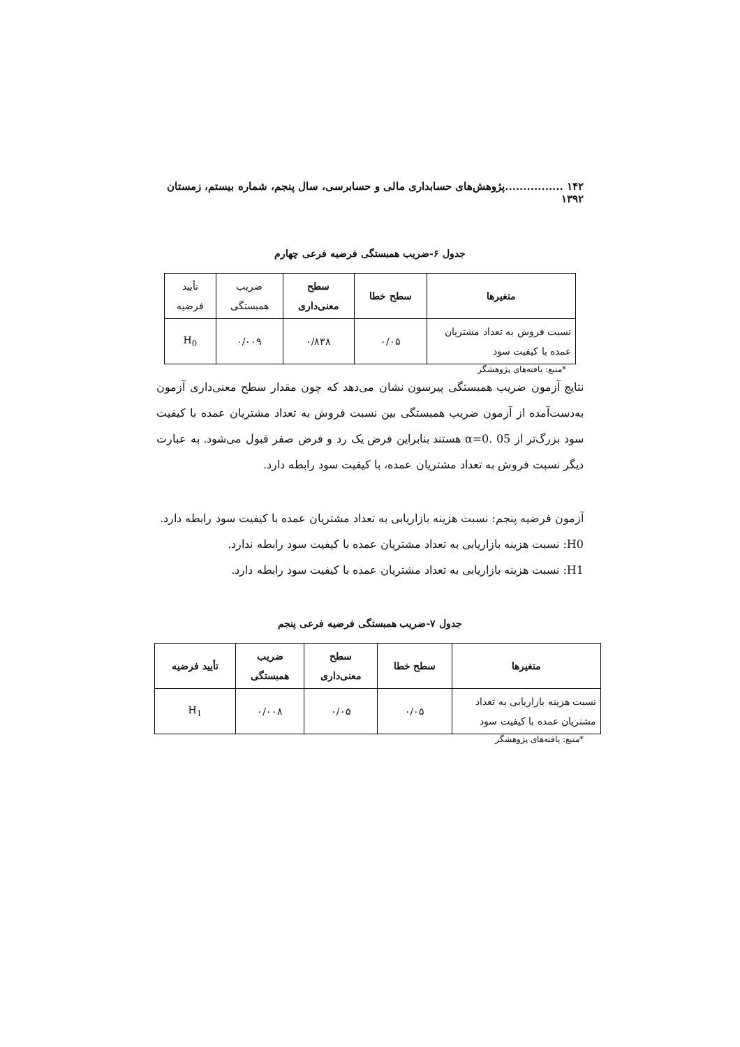۱۴۲ ................پژوهش‌های حسابداری مالی و حسابرسی، سال پنجم، شماره بیستم، زمستان ۱۳۹۲
جدول ۶-ضریب همبستگی فرضیه فرعی چهارم
| متغیرها | سطح خطا | سطح معنی‌داری | ضریب همبستگی | تأیید فرضیه |
| --- | --- | --- | --- | --- |
| نسبت فروش به تعداد مشتریان عمده با کیفیت سود | ۰/۰۵ | ۰/۸۳۸ | ۰/۰۰۹ | H<sub>0</sub> |
*منبع: یافته‌های پژوهشگر
نتایج آزمون ضریب همبستگی پیرسون نشان می‌دهد که چون مقدار سطح معنی‌داری آزمون به‌دست‌آمده از آزمون ضریب همبستگی بین نسبت فروش به تعداد مشتریان عمده با کیفیت سود بزرگ‌تر از 05 .0=α هستند بنابراین فرض یک رد و فرض صفر قبول می‌شود. به عبارت دیگر نسبت فروش به تعداد مشتریان عمده، با کیفیت سود رابطه دارد.
آزمون فرضیه پنجم: نسبت هزینه بازاریابی به تعداد مشتریان عمده با کیفیت سود رابطه دارد.
H0: نسبت هزینه بازاریابی به تعداد مشتریان عمده با کیفیت سود رابطه ندارد.
H1: نسبت هزینه بازاریابی به تعداد مشتریان عمده با کیفیت سود رابطه دارد.
جدول ۷-ضریب همبستگی فرضیه فرعی پنجم
| متغیرها | سطح خطا | سطح معنی‌داری | ضریب همبستگی | تأیید فرضیه |
| --- | --- | --- | --- | --- |
| نسبت هزینه بازاریابی به تعداد مشتریان عمده با کیفیت سود | ۰/۰۵ | ۰/۰۵ | ۰/۰۰۸ | H<sub>1</sub> |
*منبع: یافته‌های پژوهشگر